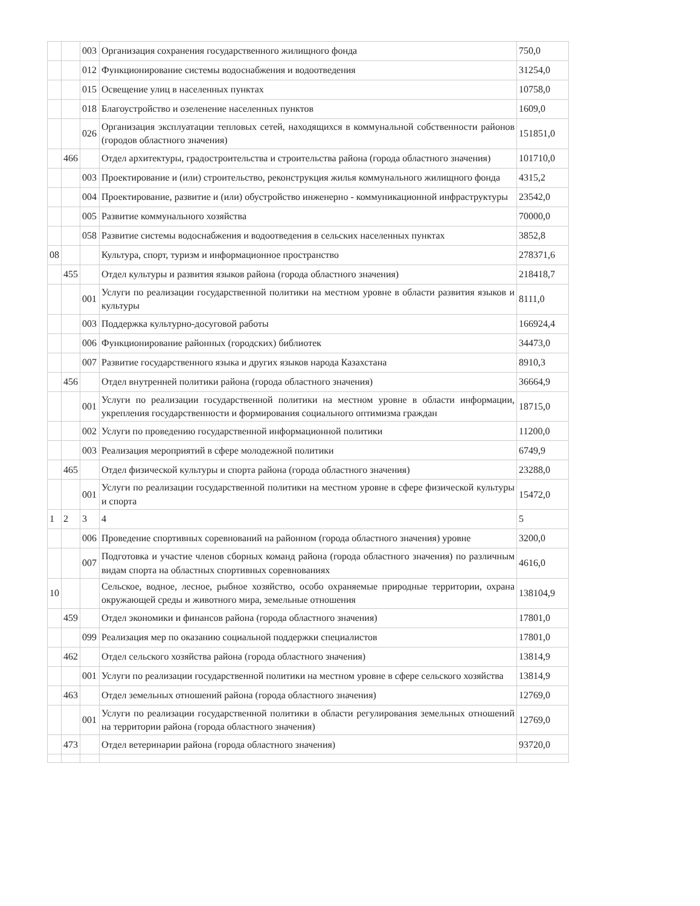| | | 003 | Организация сохранения государственного жилищного фонда | 750,0 |
| | | 012 | Функционирование системы водоснабжения и водоотведения | 31254,0 |
| | | 015 | Освещение улиц в населенных пунктах | 10758,0 |
| | | 018 | Благоустройство и озеленение населенных пунктов | 1609,0 |
| | | 026 | Организация эксплуатации тепловых сетей, находящихся в коммунальной собственности районов (городов областного значения) | 151851,0 |
| | 466 | | Отдел архитектуры, градостроительства и строительства района (города областного значения) | 101710,0 |
| | | 003 | Проектирование и (или) строительство, реконструкция жилья коммунального жилищного фонда | 4315,2 |
| | | 004 | Проектирование, развитие и (или) обустройство инженерно - коммуникационной инфраструктуры | 23542,0 |
| | | 005 | Развитие коммунального хозяйства | 70000,0 |
| | | 058 | Развитие системы водоснабжения и водоотведения в сельских населенных пунктах | 3852,8 |
| 08 | | | Культура, спорт, туризм и информационное пространство | 278371,6 |
| | 455 | | Отдел культуры и развития языков района (города областного значения) | 218418,7 |
| | | 001 | Услуги по реализации государственной политики на местном уровне в области развития языков и культуры | 8111,0 |
| | | 003 | Поддержка культурно-досуговой работы | 166924,4 |
| | | 006 | Функционирование районных (городских) библиотек | 34473,0 |
| | | 007 | Развитие государственного языка и других языков народа Казахстана | 8910,3 |
| | 456 | | Отдел внутренней политики района (города областного значения) | 36664,9 |
| | | 001 | Услуги по реализации государственной политики на местном уровне в области информации, укрепления государственности и формирования социального оптимизма граждан | 18715,0 |
| | | 002 | Услуги по проведению государственной информационной политики | 11200,0 |
| | | 003 | Реализация мероприятий в сфере молодежной политики | 6749,9 |
| | 465 | | Отдел физической культуры и спорта района (города областного значения) | 23288,0 |
| | | 001 | Услуги по реализации государственной политики на местном уровне в сфере физической культуры и спорта | 15472,0 |
| 1 | 2 | 3 | 4 | 5 |
| | | 006 | Проведение спортивных соревнований на районном (города областного значения) уровне | 3200,0 |
| | | 007 | Подготовка и участие членов сборных команд района (города областного значения) по различным видам спорта на областных спортивных соревнованиях | 4616,0 |
| 10 | | | Сельское, водное, лесное, рыбное хозяйство, особо охраняемые природные территории, охрана окружающей среды и животного мира, земельные отношения | 138104,9 |
| | 459 | | Отдел экономики и финансов района (города областного значения) | 17801,0 |
| | | 099 | Реализация мер по оказанию социальной поддержки специалистов | 17801,0 |
| | 462 | | Отдел сельского хозяйства района (города областного значения) | 13814,9 |
| | | 001 | Услуги по реализации государственной политики на местном уровне в сфере сельского хозяйства | 13814,9 |
| | 463 | | Отдел земельных отношений района (города областного значения) | 12769,0 |
| | | 001 | Услуги по реализации государственной политики в области регулирования земельных отношений на территории района (города областного значения) | 12769,0 |
| | 473 | | Отдел ветеринарии района (города областного значения) | 93720,0 |